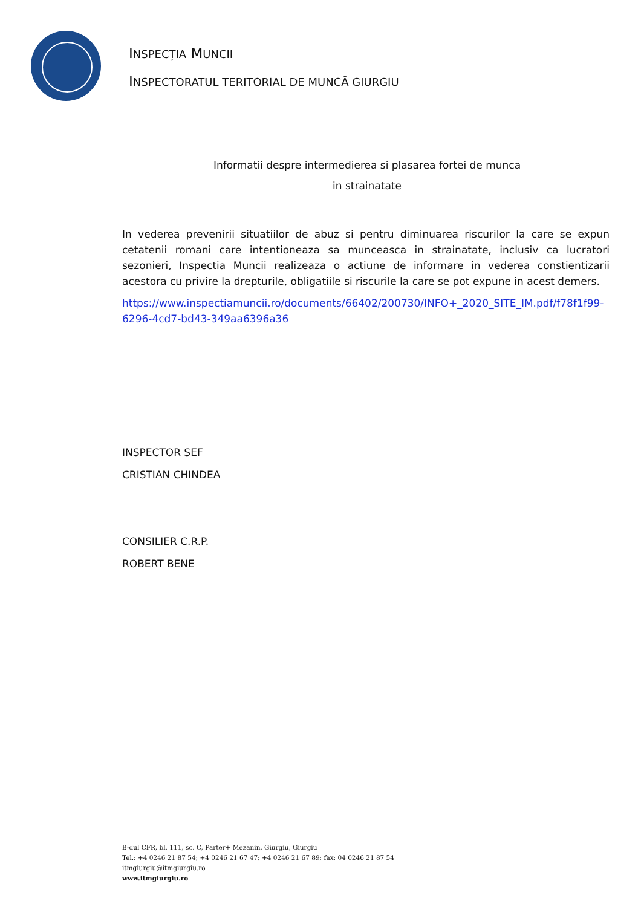INSPECȚIA MUNCII
INSPECTORATUL TERITORIAL DE MUNCĂ GIURGIU
Informatii despre intermedierea si plasarea fortei de munca
in strainatate
In vederea prevenirii situatiilor de abuz si pentru diminuarea riscurilor la care se expun cetatenii romani care intentioneaza sa munceasca in strainatate, inclusiv ca lucratori sezonieri, Inspectia Muncii realizeaza o actiune de informare in vederea constientizarii acestora cu privire la drepturile, obligatiile si riscurile la care se pot expune in acest demers.
https://www.inspectiamuncii.ro/documents/66402/200730/INFO+_2020_SITE_IM.pdf/f78f1f99-6296-4cd7-bd43-349aa6396a36
INSPECTOR SEF
CRISTIAN CHINDEA
CONSILIER C.R.P.
ROBERT BENE
B-dul CFR, bl. 111, sc. C, Parter+ Mezanin, Giurgiu, Giurgiu
Tel.: +4 0246 21 87 54; +4 0246 21 67 47; +4 0246 21 67 89; fax: 04 0246 21 87 54
itmgiurgiu@itmgiurgiu.ro
www.itmgiurgiu.ro